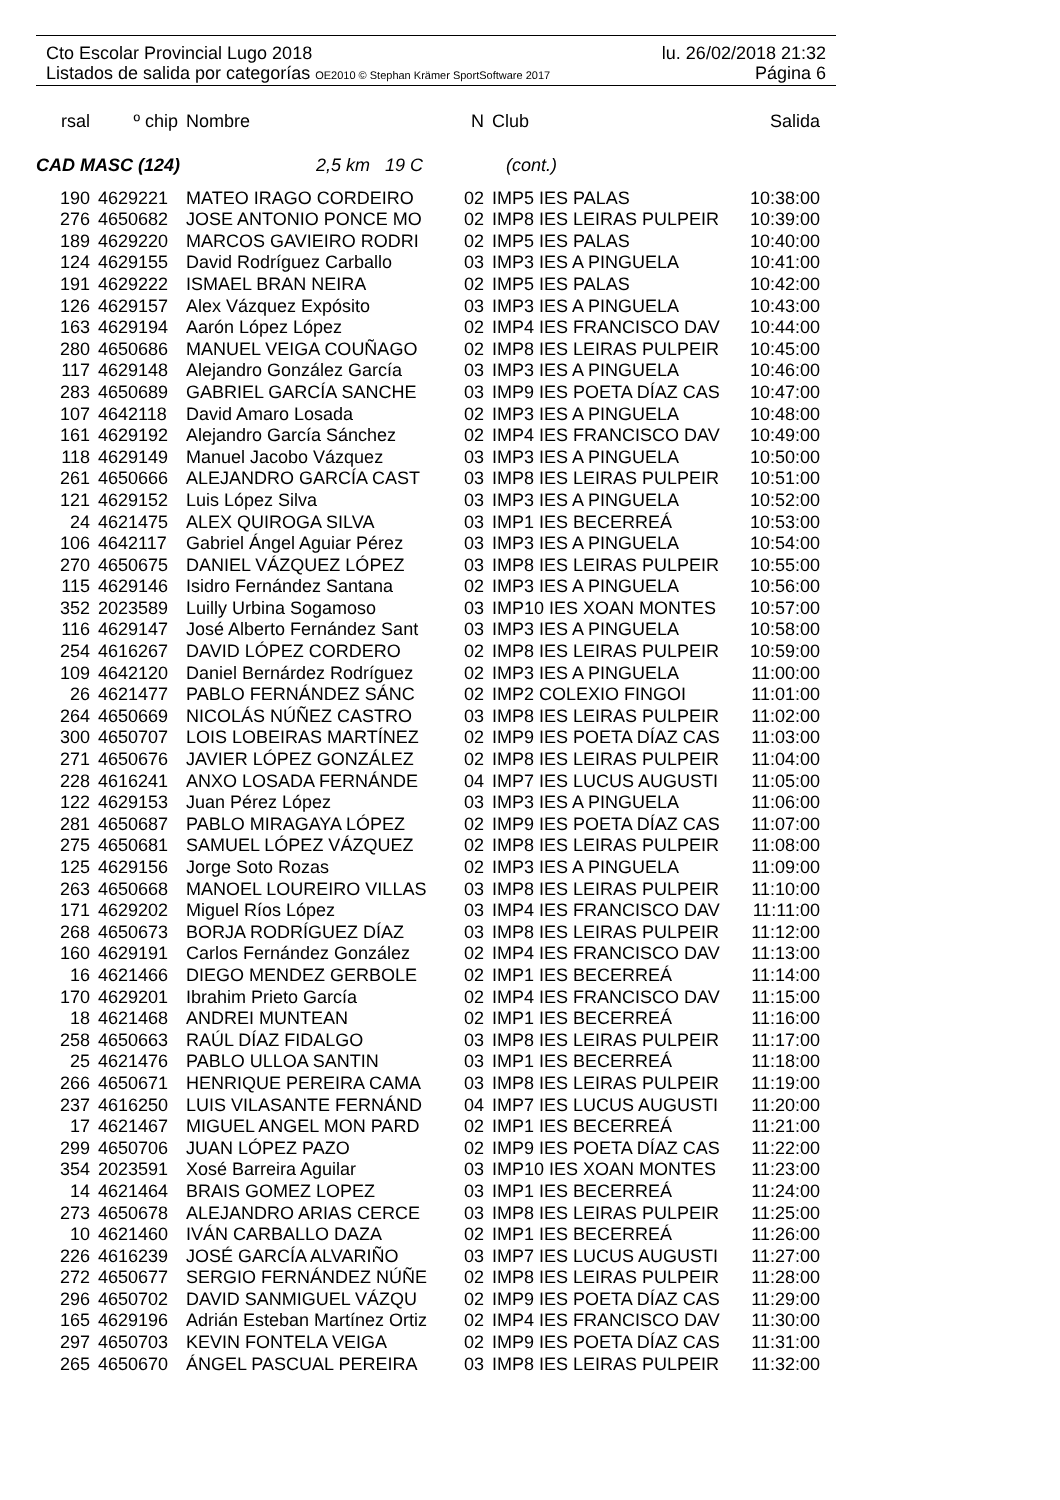Cto Escolar Provincial Lugo 2018 lu. 26/02/2018 21:32
Listados de salida por categorías OE2010 © Stephan Krämer SportSoftware 2017 Página 6
| rsal | º chip | Nombre | N | Club | Salida |
| --- | --- | --- | --- | --- | --- |
CAD MASC (124) 2,5 km 19 C (cont.)
| 190 | 4629221 | MATEO IRAGO CORDEIRO | 02 | IMP5 IES PALAS | 10:38:00 |
| 276 | 4650682 | JOSE ANTONIO PONCE MO | 02 | IMP8 IES LEIRAS PULPEIR | 10:39:00 |
| 189 | 4629220 | MARCOS GAVIEIRO RODRI | 02 | IMP5 IES PALAS | 10:40:00 |
| 124 | 4629155 | David Rodríguez Carballo | 03 | IMP3 IES A PINGUELA | 10:41:00 |
| 191 | 4629222 | ISMAEL BRAN NEIRA | 02 | IMP5 IES PALAS | 10:42:00 |
| 126 | 4629157 | Alex Vázquez Expósito | 03 | IMP3 IES A PINGUELA | 10:43:00 |
| 163 | 4629194 | Aarón López López | 02 | IMP4 IES FRANCISCO DAV | 10:44:00 |
| 280 | 4650686 | MANUEL VEIGA COUÑAGO | 02 | IMP8 IES LEIRAS PULPEIR | 10:45:00 |
| 117 | 4629148 | Alejandro González García | 03 | IMP3 IES A PINGUELA | 10:46:00 |
| 283 | 4650689 | GABRIEL GARCÍA SANCHE | 03 | IMP9 IES POETA DÍAZ CAS | 10:47:00 |
| 107 | 4642118 | David Amaro Losada | 02 | IMP3 IES A PINGUELA | 10:48:00 |
| 161 | 4629192 | Alejandro García Sánchez | 02 | IMP4 IES FRANCISCO DAV | 10:49:00 |
| 118 | 4629149 | Manuel Jacobo Vázquez | 03 | IMP3 IES A PINGUELA | 10:50:00 |
| 261 | 4650666 | ALEJANDRO GARCÍA CAST | 03 | IMP8 IES LEIRAS PULPEIR | 10:51:00 |
| 121 | 4629152 | Luis López Silva | 03 | IMP3 IES A PINGUELA | 10:52:00 |
| 24 | 4621475 | ALEX QUIROGA SILVA | 03 | IMP1 IES BECERREÁ | 10:53:00 |
| 106 | 4642117 | Gabriel Ángel Aguiar Pérez | 03 | IMP3 IES A PINGUELA | 10:54:00 |
| 270 | 4650675 | DANIEL VÁZQUEZ LÓPEZ | 03 | IMP8 IES LEIRAS PULPEIR | 10:55:00 |
| 115 | 4629146 | Isidro Fernández Santana | 02 | IMP3 IES A PINGUELA | 10:56:00 |
| 352 | 2023589 | Luilly Urbina Sogamoso | 03 | IMP10 IES XOAN MONTES | 10:57:00 |
| 116 | 4629147 | José Alberto Fernández Sant | 03 | IMP3 IES A PINGUELA | 10:58:00 |
| 254 | 4616267 | DAVID LÓPEZ CORDERO | 02 | IMP8 IES LEIRAS PULPEIR | 10:59:00 |
| 109 | 4642120 | Daniel Bernárdez Rodríguez | 02 | IMP3 IES A PINGUELA | 11:00:00 |
| 26 | 4621477 | PABLO FERNÁNDEZ SÁNC | 02 | IMP2 COLEXIO FINGOI | 11:01:00 |
| 264 | 4650669 | NICOLÁS NÚÑEZ CASTRO | 03 | IMP8 IES LEIRAS PULPEIR | 11:02:00 |
| 300 | 4650707 | LOIS LOBEIRAS MARTÍNEZ | 02 | IMP9 IES POETA DÍAZ CAS | 11:03:00 |
| 271 | 4650676 | JAVIER LÓPEZ GONZÁLEZ | 02 | IMP8 IES LEIRAS PULPEIR | 11:04:00 |
| 228 | 4616241 | ANXO LOSADA FERNÁNDE | 04 | IMP7 IES LUCUS AUGUSTI | 11:05:00 |
| 122 | 4629153 | Juan Pérez López | 03 | IMP3 IES A PINGUELA | 11:06:00 |
| 281 | 4650687 | PABLO MIRAGAYA LÓPEZ | 02 | IMP9 IES POETA DÍAZ CAS | 11:07:00 |
| 275 | 4650681 | SAMUEL LÓPEZ VÁZQUEZ | 02 | IMP8 IES LEIRAS PULPEIR | 11:08:00 |
| 125 | 4629156 | Jorge Soto Rozas | 02 | IMP3 IES A PINGUELA | 11:09:00 |
| 263 | 4650668 | MANOEL LOUREIRO VILLAS | 03 | IMP8 IES LEIRAS PULPEIR | 11:10:00 |
| 171 | 4629202 | Miguel Ríos López | 03 | IMP4 IES FRANCISCO DAV | 11:11:00 |
| 268 | 4650673 | BORJA RODRÍGUEZ DÍAZ | 03 | IMP8 IES LEIRAS PULPEIR | 11:12:00 |
| 160 | 4629191 | Carlos Fernández González | 02 | IMP4 IES FRANCISCO DAV | 11:13:00 |
| 16 | 4621466 | DIEGO MENDEZ GERBOLE | 02 | IMP1 IES BECERREÁ | 11:14:00 |
| 170 | 4629201 | Ibrahim Prieto García | 02 | IMP4 IES FRANCISCO DAV | 11:15:00 |
| 18 | 4621468 | ANDREI MUNTEAN | 02 | IMP1 IES BECERREÁ | 11:16:00 |
| 258 | 4650663 | RAÚL DÍAZ FIDALGO | 03 | IMP8 IES LEIRAS PULPEIR | 11:17:00 |
| 25 | 4621476 | PABLO ULLOA SANTIN | 03 | IMP1 IES BECERREÁ | 11:18:00 |
| 266 | 4650671 | HENRIQUE PEREIRA CAMA | 03 | IMP8 IES LEIRAS PULPEIR | 11:19:00 |
| 237 | 4616250 | LUIS VILASANTE FERNÁND | 04 | IMP7 IES LUCUS AUGUSTI | 11:20:00 |
| 17 | 4621467 | MIGUEL ANGEL MON PARD | 02 | IMP1 IES BECERREÁ | 11:21:00 |
| 299 | 4650706 | JUAN LÓPEZ PAZO | 02 | IMP9 IES POETA DÍAZ CAS | 11:22:00 |
| 354 | 2023591 | Xosé Barreira Aguilar | 03 | IMP10 IES XOAN MONTES | 11:23:00 |
| 14 | 4621464 | BRAIS GOMEZ LOPEZ | 03 | IMP1 IES BECERREÁ | 11:24:00 |
| 273 | 4650678 | ALEJANDRO ARIAS CERCE | 03 | IMP8 IES LEIRAS PULPEIR | 11:25:00 |
| 10 | 4621460 | IVÁN CARBALLO DAZA | 02 | IMP1 IES BECERREÁ | 11:26:00 |
| 226 | 4616239 | JOSÉ GARCÍA ALVARIÑO | 03 | IMP7 IES LUCUS AUGUSTI | 11:27:00 |
| 272 | 4650677 | SERGIO FERNÁNDEZ NÚÑE | 02 | IMP8 IES LEIRAS PULPEIR | 11:28:00 |
| 296 | 4650702 | DAVID SANMIGUEL VÁZQU | 02 | IMP9 IES POETA DÍAZ CAS | 11:29:00 |
| 165 | 4629196 | Adrián Esteban Martínez Ortiz | 02 | IMP4 IES FRANCISCO DAV | 11:30:00 |
| 297 | 4650703 | KEVIN FONTELA VEIGA | 02 | IMP9 IES POETA DÍAZ CAS | 11:31:00 |
| 265 | 4650670 | ÁNGEL PASCUAL PEREIRA | 03 | IMP8 IES LEIRAS PULPEIR | 11:32:00 |